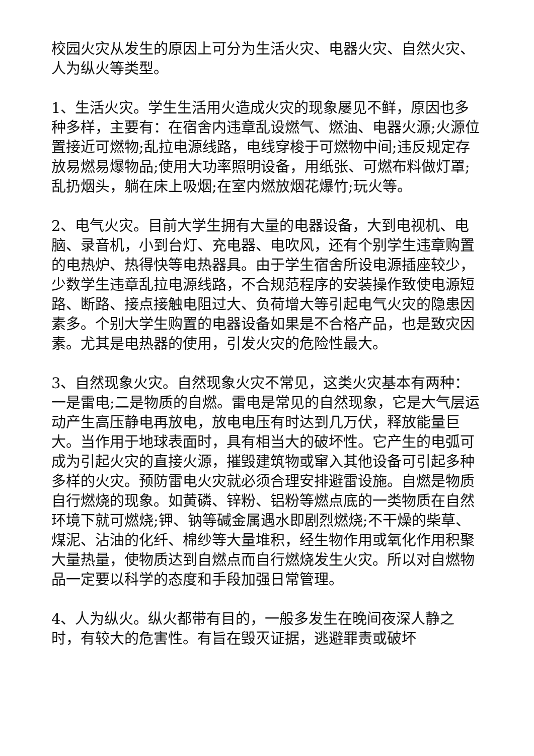校园火灾从发生的原因上可分为生活火灾、电器火灾、自然火灾、人为纵火等类型。
1、生活火灾。学生生活用火造成火灾的现象屡见不鲜，原因也多种多样，主要有：在宿舍内违章乱设燃气、燃油、电器火源;火源位置接近可燃物;乱拉电源线路，电线穿梭于可燃物中间;违反规定存放易燃易爆物品;使用大功率照明设备，用纸张、可燃布料做灯罩;乱扔烟头，躺在床上吸烟;在室内燃放烟花爆竹;玩火等。
2、电气火灾。目前大学生拥有大量的电器设备，大到电视机、电脑、录音机，小到台灯、充电器、电吹风，还有个别学生违章购置的电热炉、热得快等电热器具。由于学生宿舍所设电源插座较少，少数学生违章乱拉电源线路，不合规范程序的安装操作致使电源短路、断路、接点接触电阻过大、负荷增大等引起电气火灾的隐患因素多。个别大学生购置的电器设备如果是不合格产品，也是致灾因素。尤其是电热器的使用，引发火灾的危险性最大。
3、自然现象火灾。自然现象火灾不常见，这类火灾基本有两种：一是雷电;二是物质的自燃。雷电是常见的自然现象，它是大气层运动产生高压静电再放电，放电电压有时达到几万伏，释放能量巨大。当作用于地球表面时，具有相当大的破坏性。它产生的电弧可成为引起火灾的直接火源，摧毁建筑物或窜入其他设备可引起多种多样的火灾。预防雷电火灾就必须合理安排避雷设施。自燃是物质自行燃烧的现象。如黄磷、锌粉、铝粉等燃点底的一类物质在自然环境下就可燃烧;钾、钠等碱金属遇水即剧烈燃烧;不干燥的柴草、煤泥、沾油的化纤、棉纱等大量堆积，经生物作用或氧化作用积聚大量热量，使物质达到自燃点而自行燃烧发生火灾。所以对自燃物品一定要以科学的态度和手段加强日常管理。
4、人为纵火。纵火都带有目的，一般多发生在晚间夜深人静之时，有较大的危害性。有旨在毁灭证据，逃避罪责或破坏